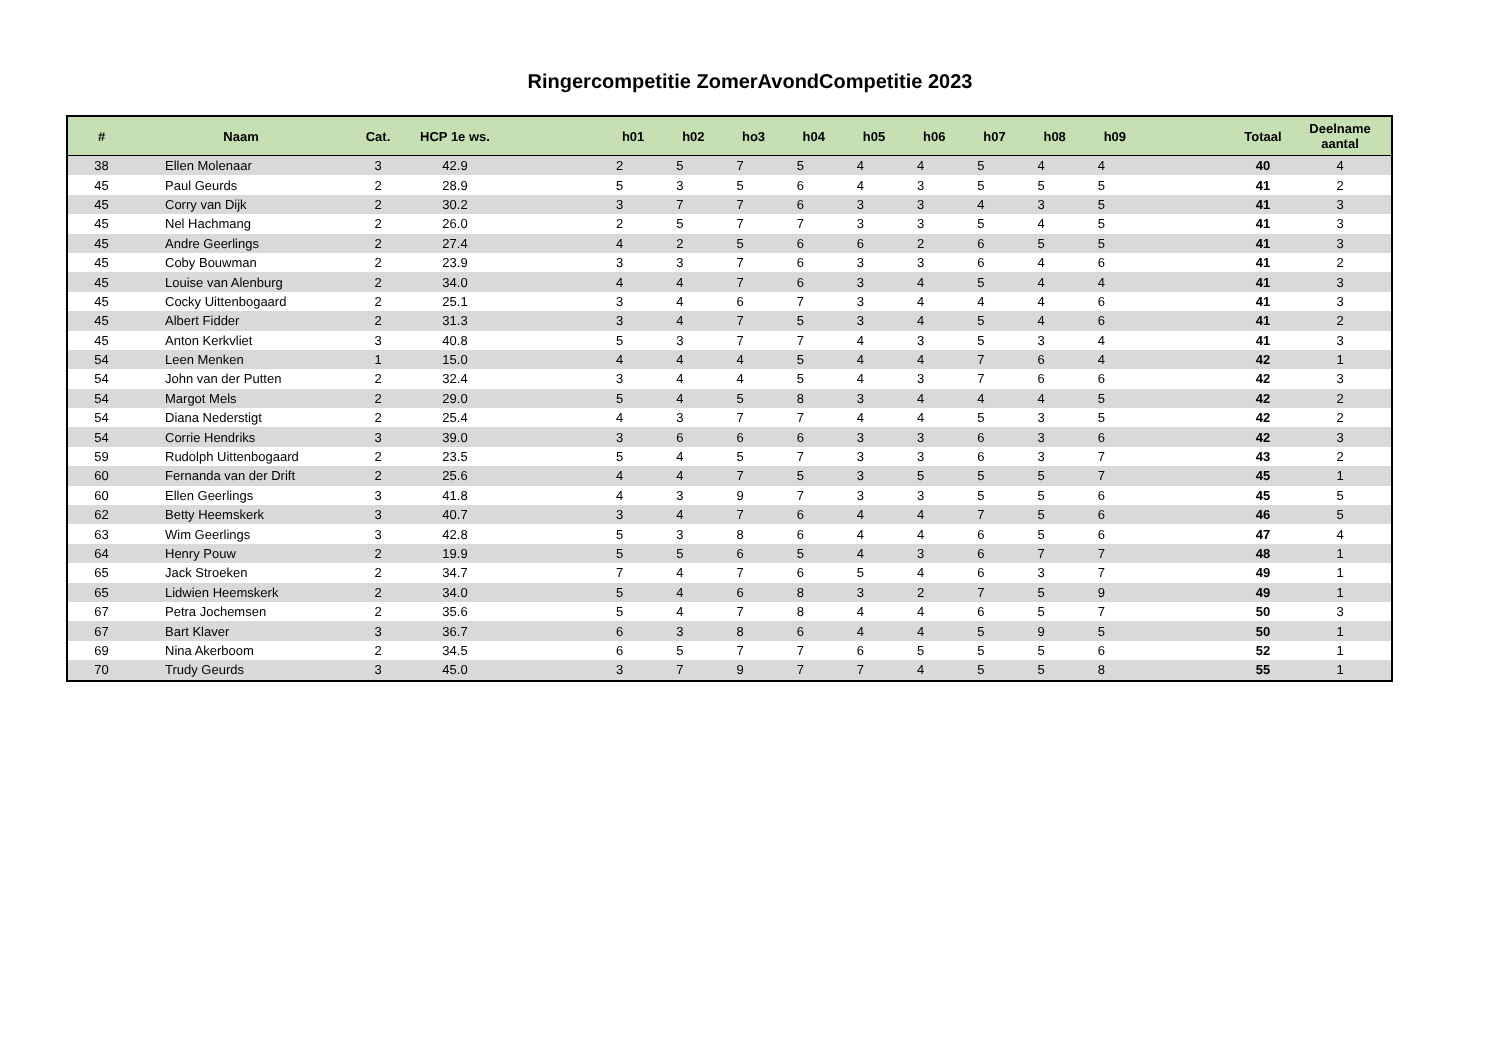Ringercompetitie ZomerAvondCompetitie 2023
| # | Naam | Cat. | HCP 1e ws. | | h01 | h02 | ho3 | h04 | h05 | h06 | h07 | h08 | h09 | | Totaal | Deelname aantal |
| --- | --- | --- | --- | --- | --- | --- | --- | --- | --- | --- | --- | --- | --- | --- | --- | --- |
| 38 | Ellen Molenaar | 3 | 42.9 | | 2 | 5 | 7 | 5 | 4 | 4 | 5 | 4 | 4 | | 40 | 4 |
| 45 | Paul Geurds | 2 | 28.9 | | 5 | 3 | 5 | 6 | 4 | 3 | 5 | 5 | 5 | | 41 | 2 |
| 45 | Corry van Dijk | 2 | 30.2 | | 3 | 7 | 7 | 6 | 3 | 3 | 4 | 3 | 5 | | 41 | 3 |
| 45 | Nel Hachmang | 2 | 26.0 | | 2 | 5 | 7 | 7 | 3 | 3 | 5 | 4 | 5 | | 41 | 3 |
| 45 | Andre Geerlings | 2 | 27.4 | | 4 | 2 | 5 | 6 | 6 | 2 | 6 | 5 | 5 | | 41 | 3 |
| 45 | Coby Bouwman | 2 | 23.9 | | 3 | 3 | 7 | 6 | 3 | 3 | 6 | 4 | 6 | | 41 | 2 |
| 45 | Louise van Alenburg | 2 | 34.0 | | 4 | 4 | 7 | 6 | 3 | 4 | 5 | 4 | 4 | | 41 | 3 |
| 45 | Cocky Uittenbogaard | 2 | 25.1 | | 3 | 4 | 6 | 7 | 3 | 4 | 4 | 4 | 6 | | 41 | 3 |
| 45 | Albert Fidder | 2 | 31.3 | | 3 | 4 | 7 | 5 | 3 | 4 | 5 | 4 | 6 | | 41 | 2 |
| 45 | Anton Kerkvliet | 3 | 40.8 | | 5 | 3 | 7 | 7 | 4 | 3 | 5 | 3 | 4 | | 41 | 3 |
| 54 | Leen Menken | 1 | 15.0 | | 4 | 4 | 4 | 5 | 4 | 4 | 7 | 6 | 4 | | 42 | 1 |
| 54 | John van der Putten | 2 | 32.4 | | 3 | 4 | 4 | 5 | 4 | 3 | 7 | 6 | 6 | | 42 | 3 |
| 54 | Margot Mels | 2 | 29.0 | | 5 | 4 | 5 | 8 | 3 | 4 | 4 | 4 | 5 | | 42 | 2 |
| 54 | Diana Nederstigt | 2 | 25.4 | | 4 | 3 | 7 | 7 | 4 | 4 | 5 | 3 | 5 | | 42 | 2 |
| 54 | Corrie Hendriks | 3 | 39.0 | | 3 | 6 | 6 | 6 | 3 | 3 | 6 | 3 | 6 | | 42 | 3 |
| 59 | Rudolph Uittenbogaard | 2 | 23.5 | | 5 | 4 | 5 | 7 | 3 | 3 | 6 | 3 | 7 | | 43 | 2 |
| 60 | Fernanda van der Drift | 2 | 25.6 | | 4 | 4 | 7 | 5 | 3 | 5 | 5 | 5 | 7 | | 45 | 1 |
| 60 | Ellen Geerlings | 3 | 41.8 | | 4 | 3 | 9 | 7 | 3 | 3 | 5 | 5 | 6 | | 45 | 5 |
| 62 | Betty Heemskerk | 3 | 40.7 | | 3 | 4 | 7 | 6 | 4 | 4 | 7 | 5 | 6 | | 46 | 5 |
| 63 | Wim Geerlings | 3 | 42.8 | | 5 | 3 | 8 | 6 | 4 | 4 | 6 | 5 | 6 | | 47 | 4 |
| 64 | Henry Pouw | 2 | 19.9 | | 5 | 5 | 6 | 5 | 4 | 3 | 6 | 7 | 7 | | 48 | 1 |
| 65 | Jack Stroeken | 2 | 34.7 | | 7 | 4 | 7 | 6 | 5 | 4 | 6 | 3 | 7 | | 49 | 1 |
| 65 | Lidwien Heemskerk | 2 | 34.0 | | 5 | 4 | 6 | 8 | 3 | 2 | 7 | 5 | 9 | | 49 | 1 |
| 67 | Petra Jochemsen | 2 | 35.6 | | 5 | 4 | 7 | 8 | 4 | 4 | 6 | 5 | 7 | | 50 | 3 |
| 67 | Bart Klaver | 3 | 36.7 | | 6 | 3 | 8 | 6 | 4 | 4 | 5 | 9 | 5 | | 50 | 1 |
| 69 | Nina Akerboom | 2 | 34.5 | | 6 | 5 | 7 | 7 | 6 | 5 | 5 | 5 | 6 | | 52 | 1 |
| 70 | Trudy Geurds | 3 | 45.0 | | 3 | 7 | 9 | 7 | 7 | 4 | 5 | 5 | 8 | | 55 | 1 |